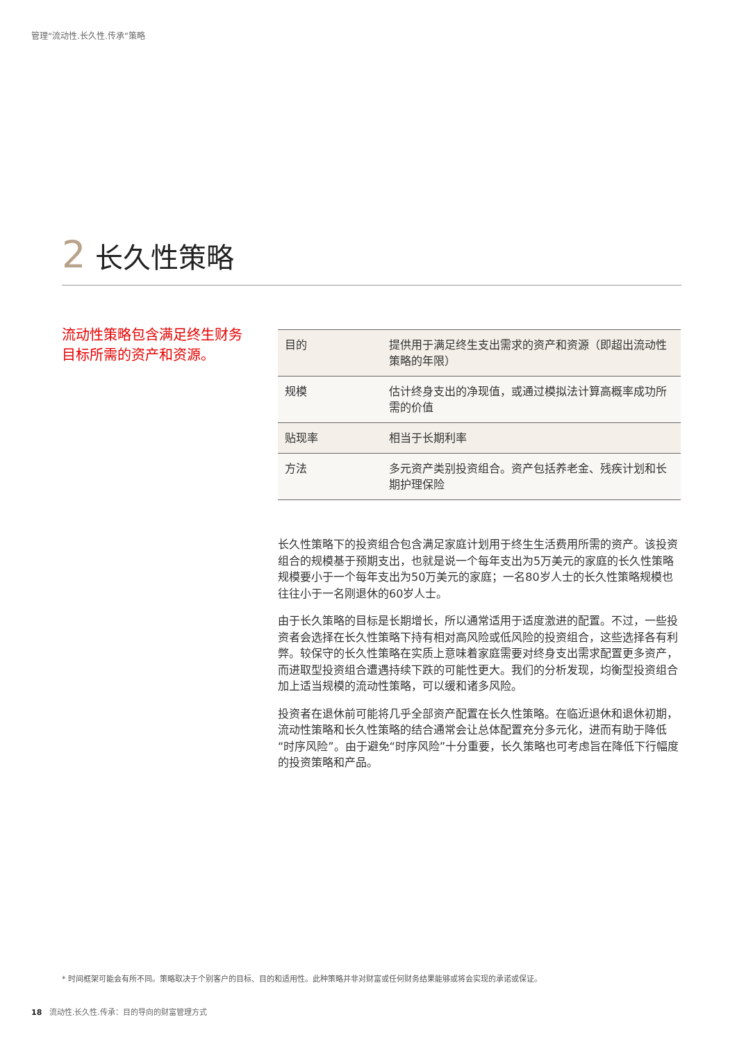管理“流动性.长久性.传承”策略
2 长久性策略
流动性策略包含满足终生财务目标所需的资产和资源。
| 目的 | 提供用于满足终生支出需求的资产和资源（即超出流动性策略的年限） |
| 规模 | 估计终身支出的净现值，或通过模拟法计算高概率成功所需的价值 |
| 贴现率 | 相当于长期利率 |
| 方法 | 多元资产类别投资组合。资产包括养老金、残疾计划和长期护理保险 |
长久性策略下的投资组合包含满足家庭计划用于终生生活费用所需的资产。该投资组合的规模基于预期支出，也就是说一个每年支出为5万美元的家庭的长久性策略规模要小于一个每年支出为50万美元的家庭；一名80岁人士的长久性策略规模也往往小于一名刚退休的60岁人士。
由于长久策略的目标是长期增长，所以通常适用于适度激进的配置。不过，一些投资者会选择在长久性策略下持有相对高风险或低风险的投资组合，这些选择各有利弊。较保守的长久性策略在实质上意味着家庭需要对终身支出需求配置更多资产，而进取型投资组合遭遇持续下跌的可能性更大。我们的分析发现，均衡型投资组合加上适当规模的流动性策略，可以缓和诸多风险。
投资者在退休前可能将几乎全部资产配置在长久性策略。在临近退休和退休初期，流动性策略和长久性策略的结合通常会让总体配置充分多元化，进而有助于降低“时序风险”。由于避免“时序风险”十分重要，长久策略也可考虑旨在降低下行幅度的投资策略和产品。
* 时间框架可能会有所不同。策略取决于个别客户的目标、目的和适用性。此种策略并非对财富或任何财务结果能够或将会实现的承诺或保证。
18 流动性.长久性.传承：目的导向的财富管理方式